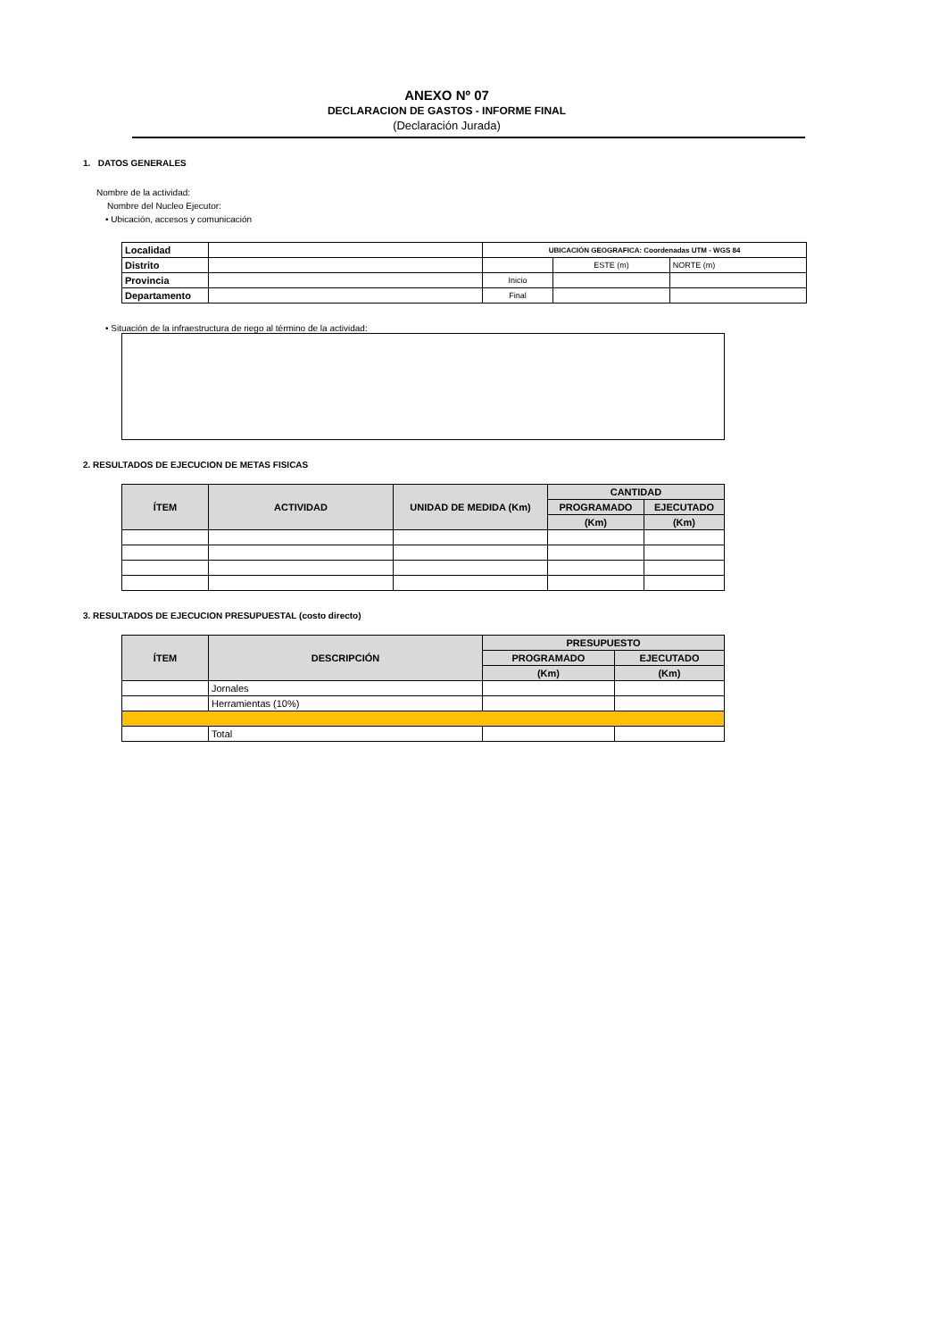ANEXO Nº 07
DECLARACION DE GASTOS - INFORME FINAL
(Declaración Jurada)
1. DATOS GENERALES
Nombre de la actividad:
Nombre del Nucleo Ejecutor:
• Ubicación, accesos y comunicación
| Localidad | | UBICACIÓN GEOGRAFICA: Coordenadas UTM - WGS 84 | | |
| Distrito | | | ESTE (m) | NORTE (m) |
| Provincia | | Inicio | | |
| Departamento | | Final | | |
• Situación de la infraestructura de riego al término de la actividad:
2. RESULTADOS DE EJECUCION DE METAS FISICAS
| ÍTEM | ACTIVIDAD | UNIDAD DE MEDIDA (Km) | CANTIDAD | |
| --- | --- | --- | --- | --- |
| | | | PROGRAMADO | EJECUTADO |
| | | | (Km) | (Km) |
3. RESULTADOS DE EJECUCION PRESUPUESTAL (costo directo)
| ÍTEM | DESCRIPCIÓN | PRESUPUESTO | |
| --- | --- | --- | --- |
| | | PROGRAMADO | EJECUTADO |
| | | (Km) | (Km) |
| | Jornales | | |
| | Herramientas (10%) | | |
| | Total | | |